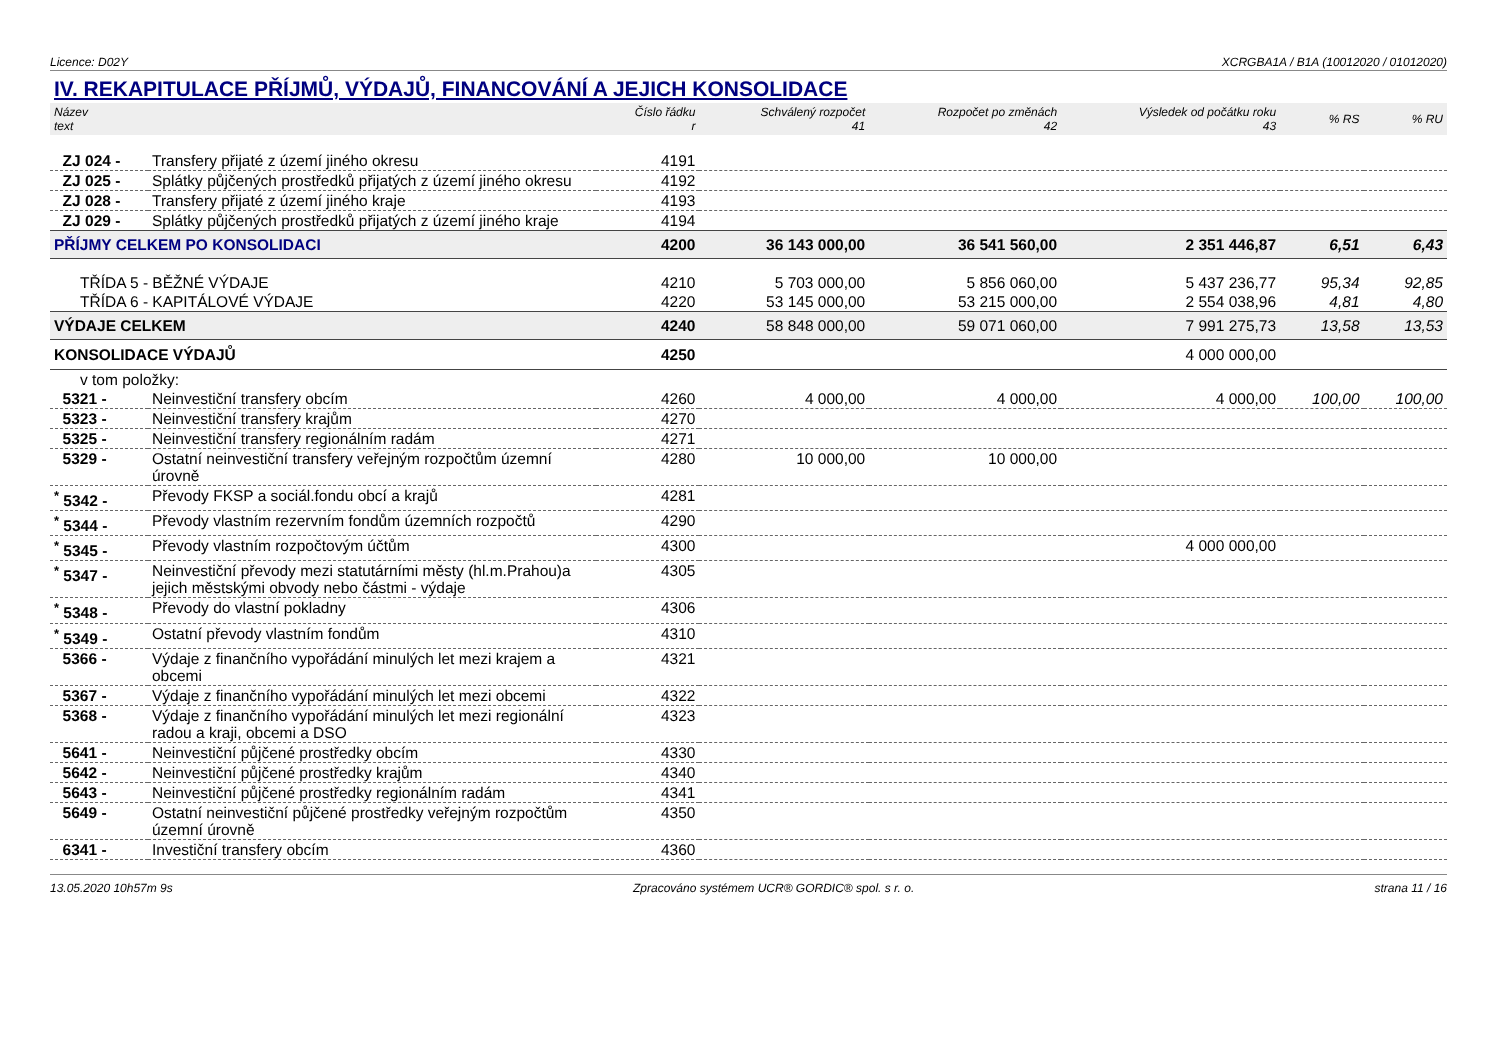Licence: D02Y XCRGBA1A / B1A (10012020 / 01012020)
IV. REKAPITULACE PŘÍJMŮ, VÝDAJŮ, FINANCOVÁNÍ A JEJICH KONSOLIDACE
| Název text | | Číslo řádku r | Schválený rozpočet 41 | Rozpočet po změnách 42 | Výsledek od počátku roku 43 | % RS | % RU |
| --- | --- | --- | --- | --- | --- | --- | --- |
| ZJ 024 - | Transfery přijaté z území jiného okresu | 4191 | | | | | |
| ZJ 025 - | Splátky půjčených prostředků přijatých z území jiného okresu | 4192 | | | | | |
| ZJ 028 - | Transfery přijaté z území jiného kraje | 4193 | | | | | |
| ZJ 029 - | Splátky půjčených prostředků přijatých z území jiného kraje | 4194 | | | | | |
| PŘÍJMY CELKEM PO KONSOLIDACI | | 4200 | 36 143 000,00 | 36 541 560,00 | 2 351 446,87 | 6,51 | 6,43 |
| TŘÍDA 5 - BĚŽNÉ VÝDAJE | | 4210 | 5 703 000,00 | 5 856 060,00 | 5 437 236,77 | 95,34 | 92,85 |
| TŘÍDA 6 - KAPITÁLOVÉ VÝDAJE | | 4220 | 53 145 000,00 | 53 215 000,00 | 2 554 038,96 | 4,81 | 4,80 |
| VÝDAJE CELKEM | | 4240 | 58 848 000,00 | 59 071 060,00 | 7 991 275,73 | 13,58 | 13,53 |
| KONSOLIDACE VÝDAJŮ | | 4250 | | | 4 000 000,00 | | |
| v tom položky: | | | | | | | |
| 5321 - | Neinvestiční transfery obcím | 4260 | 4 000,00 | 4 000,00 | 4 000,00 | 100,00 | 100,00 |
| 5323 - | Neinvestiční transfery krajům | 4270 | | | | | |
| 5325 - | Neinvestiční transfery regionálním radám | 4271 | | | | | |
| 5329 - | Ostatní neinvestiční transfery veřejným rozpočtům územní úrovně | 4280 | 10 000,00 | 10 000,00 | | | |
| <sup>*</sup> 5342 - | Převody FKSP a sociál.fondu obcí a krajů | 4281 | | | | | |
| <sup>*</sup> 5344 - | Převody vlastním rezervním fondům územních rozpočtů | 4290 | | | | | |
| <sup>*</sup> 5345 - | Převody vlastním rozpočtovým účtům | 4300 | | | 4 000 000,00 | | |
| <sup>*</sup> 5347 - | Neinvestiční převody mezi statutárními městy (hl.m.Prahou)a jejich městskými obvody nebo částmi - výdaje | 4305 | | | | | |
| <sup>*</sup> 5348 - | Převody do vlastní pokladny | 4306 | | | | | |
| <sup>*</sup> 5349 - | Ostatní převody vlastním fondům | 4310 | | | | | |
| 5366 - | Výdaje z finančního vypořádání minulých let mezi krajem a obcemi | 4321 | | | | | |
| 5367 - | Výdaje z finančního vypořádání minulých let mezi obcemi | 4322 | | | | | |
| 5368 - | Výdaje z finančního vypořádání minulých let mezi regionální radou a kraji, obcemi a DSO | 4323 | | | | | |
| 5641 - | Neinvestiční půjčené prostředky obcím | 4330 | | | | | |
| 5642 - | Neinvestiční půjčené prostředky krajům | 4340 | | | | | |
| 5643 - | Neinvestiční půjčené prostředky regionálním radám | 4341 | | | | | |
| 5649 - | Ostatní neinvestiční půjčené prostředky veřejným rozpočtům územní úrovně | 4350 | | | | | |
| 6341 - | Investiční transfery obcím | 4360 | | | | | |
13.05.2020 10h57m 9s Zpracováno systémem UCR® GORDIC® spol. s r. o. strana 11 / 16